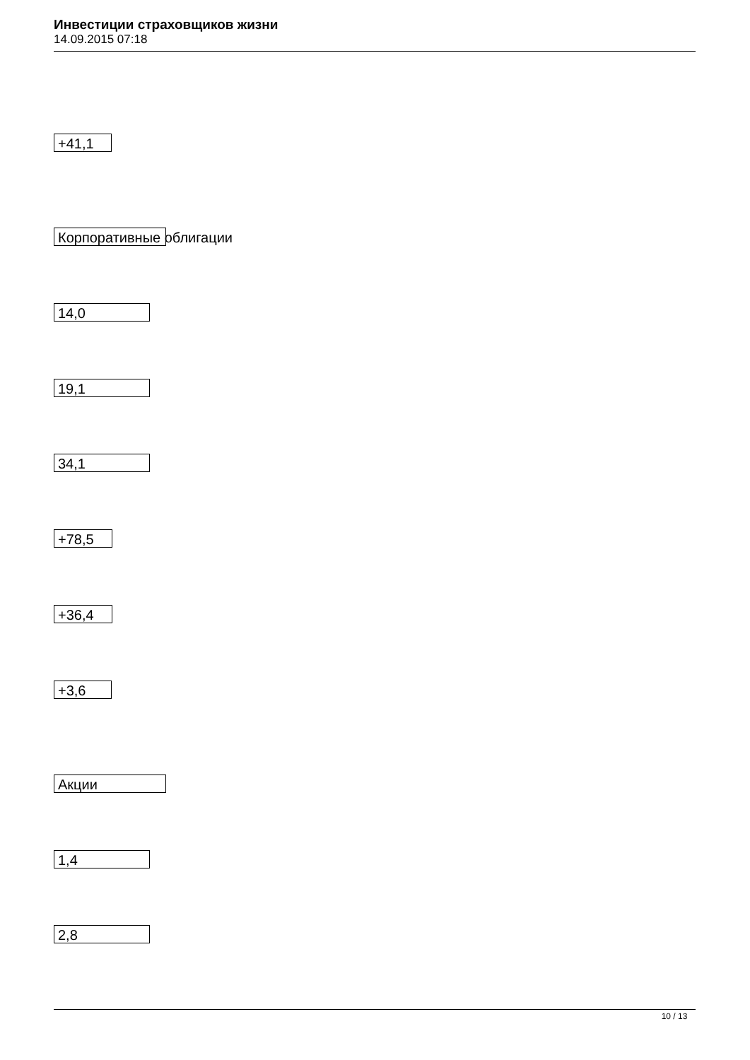Инвестиции страховщиков жизни
14.09.2015 07:18
+41,1
Корпоративные облигации
14,0
19,1
34,1
+78,5
+36,4
+3,6
Акции
1,4
2,8
10 / 13